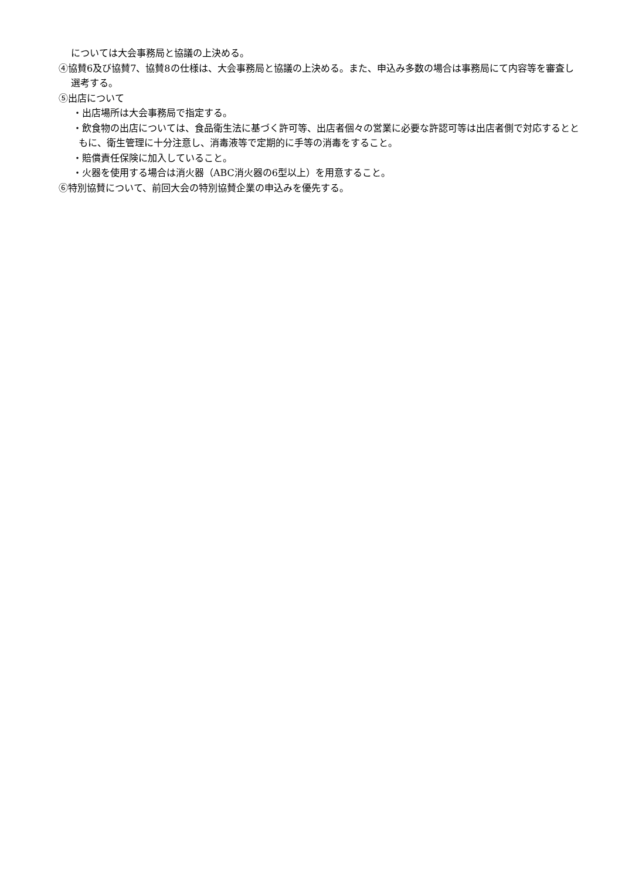については大会事務局と協議の上決める。
④協賛6及び協賛7、協賛8の仕様は、大会事務局と協議の上決める。また、申込み多数の場合は事務局にて内容等を審査し選考する。
⑤出店について
・出店場所は大会事務局で指定する。
・飲食物の出店については、食品衛生法に基づく許可等、出店者個々の営業に必要な許認可等は出店者側で対応するとともに、衛生管理に十分注意し、消毒液等で定期的に手等の消毒をすること。
・賠償責任保険に加入していること。
・火器を使用する場合は消火器（ABC消火器の6型以上）を用意すること。
⑥特別協賛について、前回大会の特別協賛企業の申込みを優先する。